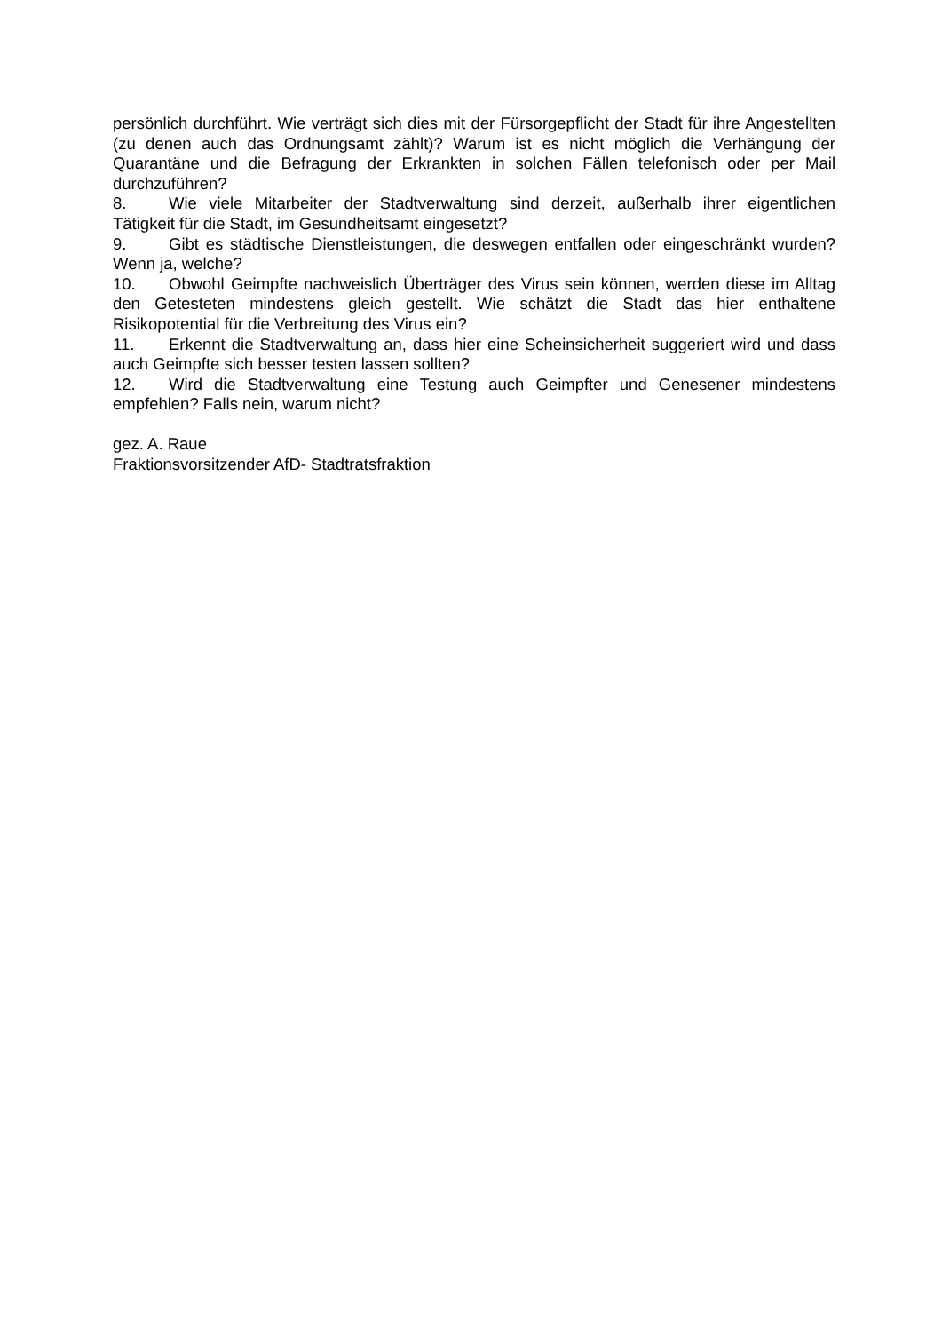persönlich durchführt. Wie verträgt sich dies mit der Fürsorgepflicht der Stadt für ihre Angestellten (zu denen auch das Ordnungsamt zählt)? Warum ist es nicht möglich die Verhängung der Quarantäne und die Befragung der Erkrankten in solchen Fällen telefonisch oder per Mail durchzuführen?
8. Wie viele Mitarbeiter der Stadtverwaltung sind derzeit, außerhalb ihrer eigentlichen Tätigkeit für die Stadt, im Gesundheitsamt eingesetzt?
9. Gibt es städtische Dienstleistungen, die deswegen entfallen oder eingeschränkt wurden? Wenn ja, welche?
10. Obwohl Geimpfte nachweislich Überträger des Virus sein können, werden diese im Alltag den Getesteten mindestens gleich gestellt. Wie schätzt die Stadt das hier enthaltene Risikopotential für die Verbreitung des Virus ein?
11. Erkennt die Stadtverwaltung an, dass hier eine Scheinsicherheit suggeriert wird und dass auch Geimpfte sich besser testen lassen sollten?
12. Wird die Stadtverwaltung eine Testung auch Geimpfter und Genesener mindestens empfehlen? Falls nein, warum nicht?
gez. A. Raue
Fraktionsvorsitzender AfD- Stadtratsfraktion